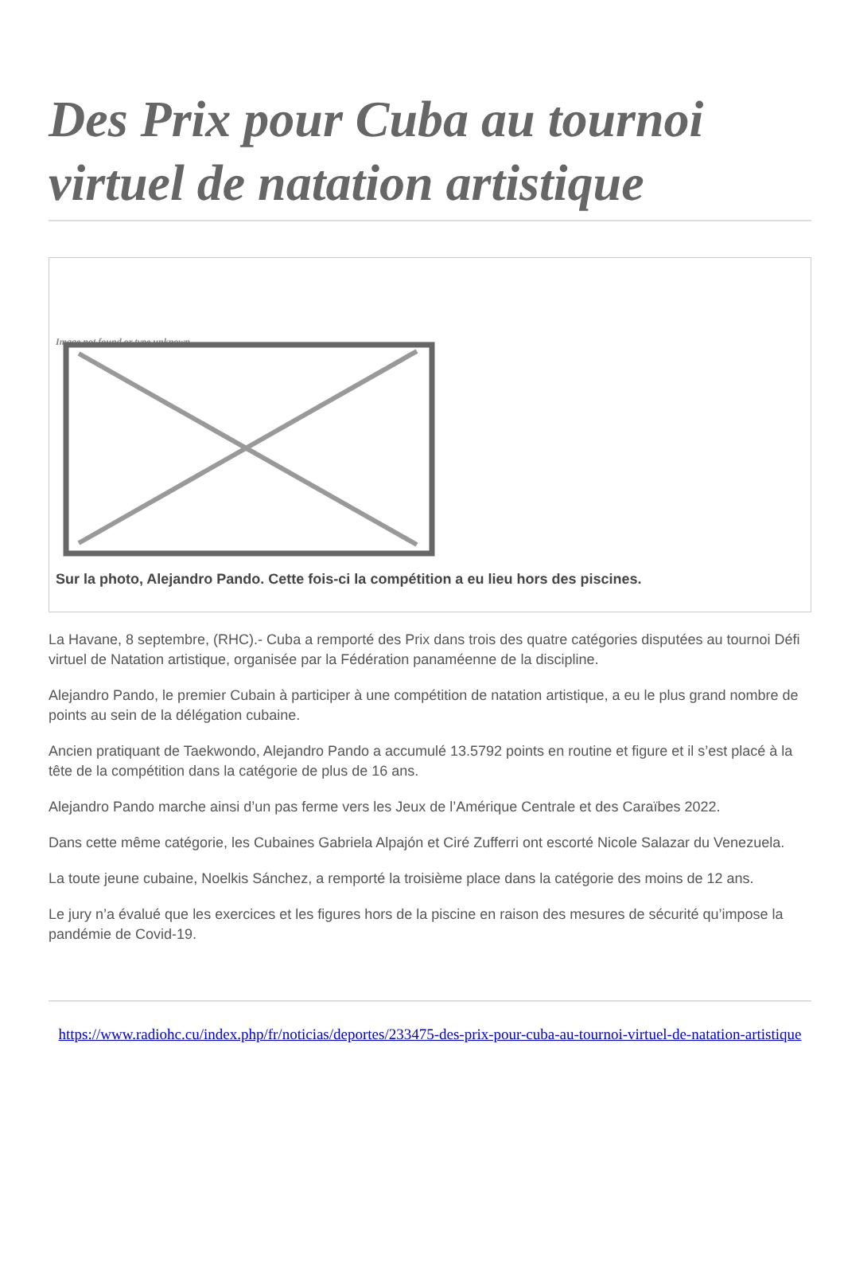Des Prix pour Cuba au tournoi virtuel de natation artistique
Image not found or type unknown
Sur la photo, Alejandro Pando. Cette fois-ci la compétition a eu lieu hors des piscines.
La Havane, 8 septembre, (RHC).- Cuba a remporté des Prix dans trois des quatre catégories disputées au tournoi Défi virtuel de Natation artistique, organisée par la Fédération panaméenne de la discipline.
Alejandro Pando, le premier Cubain à participer à une compétition de natation artistique, a eu le plus grand nombre de points au sein de la délégation cubaine.
Ancien pratiquant de Taekwondo, Alejandro Pando a accumulé 13.5792 points en routine et figure et il s’est placé à la tête de la compétition dans la catégorie de plus de 16 ans.
Alejandro Pando marche ainsi d’un pas ferme vers les Jeux de l’Amérique Centrale et des Caraïbes 2022.
Dans cette même catégorie, les Cubaines Gabriela Alpajón et Ciré Zufferri ont escorté Nicole Salazar du Venezuela.
La toute jeune cubaine, Noelkis Sánchez, a remporté la troisième place dans la catégorie des moins de 12 ans.
Le jury n’a évalué que les exercices et les figures hors de la piscine en raison des mesures de sécurité qu’impose la pandémie de Covid-19.
https://www.radiohc.cu/index.php/fr/noticias/deportes/233475-des-prix-pour-cuba-au-tournoi-virtuel-de-natation-artistique